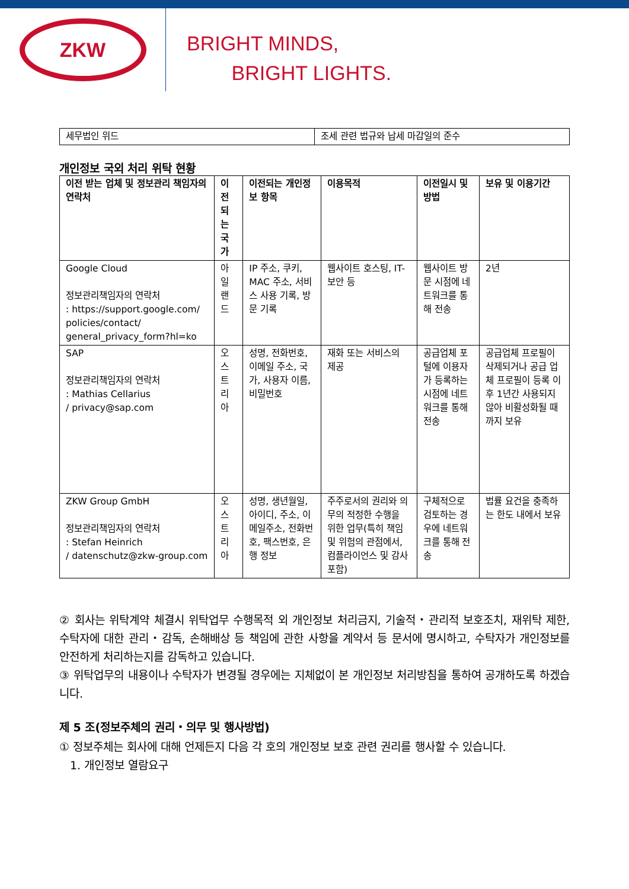ZKW
BRIGHT MINDS,
BRIGHT LIGHTS.
| 세무법인 위드 | 조세 관련 법규와 납세 마감일의 준수 |
개인정보 국외 처리 위탁 현황
| 이전 받는 업체 및 정보관리 책임자의 연락처 | 이전되는 국가 | 이전되는 개인정보 항목 | 이용목적 | 이전일시 및 방법 | 보유 및 이용기간 |
| --- | --- | --- | --- | --- | --- |
| Google Cloud 정보관리책임자의 연락처 : https://support.google.com/ policies/contact/ general_privacy_form?hl=ko | 아일랜드 | IP 주소, 쿠키, MAC 주소, 서비스 사용 기록, 방문 기록 | 웹사이트 호스팅, IT-보안 등 | 웹사이트 방문 시점에 네트워크를 통해 전송 | 2년 |
| SAP 정보관리책임자의 연락처 : Mathias Cellarius / privacy@sap.com | 오스트리아 | 성명, 전화번호, 이메일 주소, 국가, 사용자 이름, 비밀번호 | 재화 또는 서비스의 제공 | 공급업체 포털에 이용자가 등록하는 시점에 네트워크를 통해 전송 | 공급업체 프로필이 삭제되거나 공급 업체 프로필이 등록 이후 1년간 사용되지 않아 비활성화될 때까지 보유 |
| ZKW Group GmbH 정보관리책임자의 연락처 : Stefan Heinrich / datenschutz@zkw-group.com | 오스트리아 | 성명, 생년월일, 아이디, 주소, 이메일주소, 전화번호, 팩스번호, 은행 정보 | 주주로서의 권리와 의무의 적정한 수행을 위한 업무(특히 책임 및 위험의 관점에서, 컴플라이언스 및 감사 포함) | 구체적으로 검토하는 경우에 네트워크를 통해 전송 | 법률 요건을 충족하는 한도 내에서 보유 |
② 회사는 위탁계약 체결시 위탁업무 수행목적 외 개인정보 처리금지, 기술적・관리적 보호조치, 재위탁 제한, 수탁자에 대한 관리・감독, 손해배상 등 책임에 관한 사항을 계약서 등 문서에 명시하고, 수탁자가 개인정보를 안전하게 처리하는지를 감독하고 있습니다.
③ 위탁업무의 내용이나 수탁자가 변경될 경우에는 지체없이 본 개인정보 처리방침을 통하여 공개하도록 하겠습니다.
제 5 조(정보주체의 권리・의무 및 행사방법)
① 정보주체는 회사에 대해 언제든지 다음 각 호의 개인정보 보호 관련 권리를 행사할 수 있습니다.
1. 개인정보 열람요구